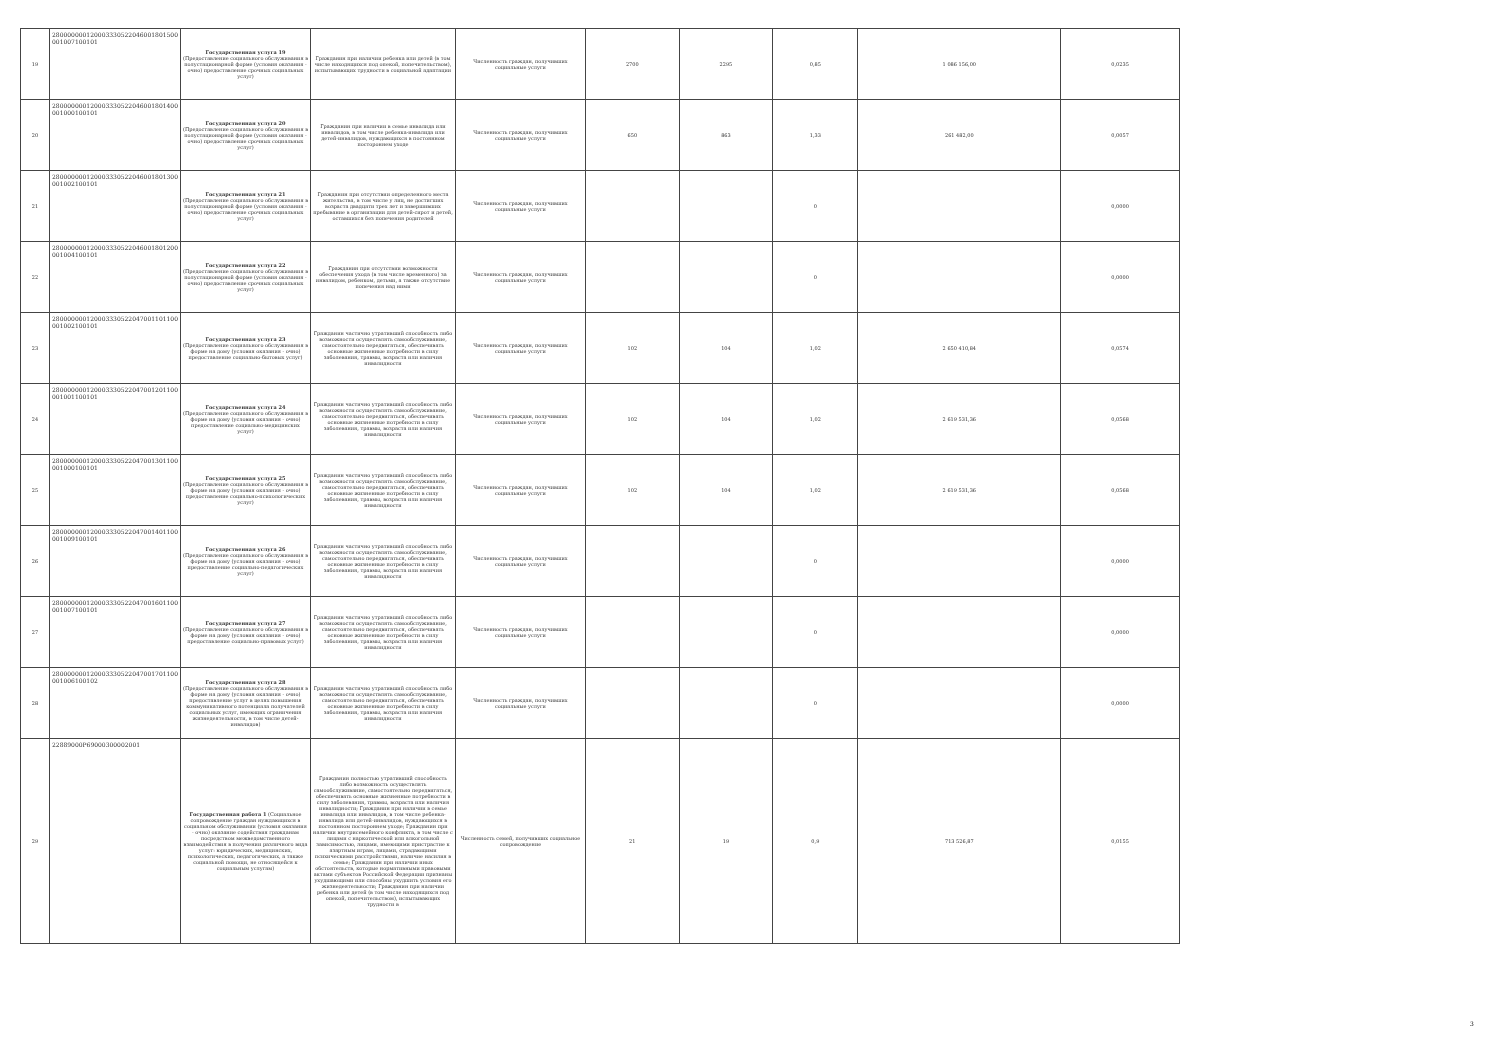| 19 | 280000000120003330522046001801500 001007100101 | Государственная услуга 19 (Предоставление социального обслуживания в полустационарной форме (условия оказания - очно) предоставление срочных социальных услуг) | Гражданин при наличии ребенка или детей (в том числе находящихся под опекой, попечительством), испытывающих трудности в социальной адаптации | Численность граждан, получивших социальные услуги | 2700 | 2295 | 0,85 | 1 086 156,00 | 0,0235 |
| 20 | 280000000120003330522046001801400 001000100101 | Государственная услуга 20 (Предоставление социального обслуживания в полустационарной форме (условия оказания - очно) предоставление срочных социальных услуг) | Гражданин при наличии в семье инвалида или инвалидов, в том числе ребенка-инвалида или детей-инвалидов, нуждающихся в постоянном постороннем уходе | Численность граждан, получивших социальные услуги | 650 | 863 | 1,33 | 261 482,00 | 0,0057 |
| 21 | 280000000120003330522046001801300 001002100101 | Государственная услуга 21 (Предоставление социального обслуживания в полустационарной форме (условия оказания - очно) предоставление срочных социальных услуг) | Гражданин при отсутствии определенного места жительства, в том числе у лиц, не достигших возраста двадцати трех лет и завершивших пребывание в организации для детей-сирот и детей, оставшихся без попечения родителей | Численность граждан, получивших социальные услуги | | | 0 | | 0,0000 |
| 22 | 280000000120003330522046001801200 001004100101 | Государственная услуга 22 (Предоставление социального обслуживания в полустационарной форме (условия оказания - очно) предоставление срочных социальных услуг) | Гражданин при отсутствии возможности обеспечения ухода (в том числе временного) за инвалидом, ребенком, детьми, а также отсутствие попечения над ними | Численность граждан, получивших социальные услуги | | | 0 | | 0,0000 |
| 23 | 280000000120003330522047001101100 001002100101 | Государственная услуга 23 (Предоставление социального обслуживания в форме на дому (условия оказания - очно) предоставление социально-бытовых услуг) | Гражданин частично утративший способность либо возможности осуществлять самообслуживание, самостоятельно передвигаться, обеспечивать основные жизненные потребности в силу заболевания, травмы, возраста или наличия инвалидности | Численность граждан, получивших социальные услуги | 102 | 104 | 1,02 | 2 650 410,84 | 0,0574 |
| 24 | 280000000120003330522047001201100 001001100101 | Государственная услуга 24 (Предоставление социального обслуживания в форме на дому (условия оказания - очно) предоставление социально-медицинских услуг) | Гражданин частично утративший способность либо возможности осуществлять самообслуживание, самостоятельно передвигаться, обеспечивать основные жизненные потребности в силу заболевания, травмы, возраста или наличия инвалидности | Численность граждан, получивших социальные услуги | 102 | 104 | 1,02 | 2 619 531,36 | 0,0568 |
| 25 | 280000000120003330522047001301100 001000100101 | Государственная услуга 25 (Предоставление социального обслуживания в форме на дому (условия оказания - очно) предоставление социально-психологических услуг) | Гражданин частично утративший способность либо возможности осуществлять самообслуживание, самостоятельно передвигаться, обеспечивать основные жизненные потребности в силу заболевания, травмы, возраста или наличия инвалидности | Численность граждан, получивших социальные услуги | 102 | 104 | 1,02 | 2 619 531,36 | 0,0568 |
| 26 | 280000000120003330522047001401100 001009100101 | Государственная услуга 26 (Предоставление социального обслуживания в форме на дому (условия оказания - очно) предоставление социально-педагогических услуг) | Гражданин частично утративший способность либо возможности осуществлять самообслуживание, самостоятельно передвигаться, обеспечивать основные жизненные потребности в силу заболевания, травмы, возраста или наличия инвалидности | Численность граждан, получивших социальные услуги | | | 0 | | 0,0000 |
| 27 | 280000000120003330522047001601100 001007100101 | Государственная услуга 27 (Предоставление социального обслуживания в форме на дому (условия оказания - очно) предоставление социально-правовых услуг) | Гражданин частично утративший способность либо возможности осуществлять самообслуживание, самостоятельно передвигаться, обеспечивать основные жизненные потребности в силу заболевания, травмы, возраста или наличия инвалидности | Численность граждан, получивших социальные услуги | | | 0 | | 0,0000 |
| 28 | 280000000120003330522047001701100 001006100102 | Государственная услуга 28 (Предоставление социального обслуживания в форме на дому (условия оказания - очно) предоставление услуг в целях повышения коммуникативного потенциала получателей социальных услуг, имеющих ограничения жизнедеятельности, в том числе детей-инвалидов) | Гражданин частично утративший способность либо возможности осуществлять самообслуживание, самостоятельно передвигаться, обеспечивать основные жизненные потребности в силу заболевания, травмы, возраста или наличия инвалидности | Численность граждан, получивших социальные услуги | | | 0 | | 0,0000 |
| 29 | 22889000Р69000300002001 | Государственная работа 1 (Социальное сопровождение граждан нуждающихся в социальном обслуживании (условия оказания - очно) оказание содействия гражданам посредством межведомственного взаимодействия в получении различного вида услуг: юридических, медицинских, психологических, педагогических, а также социальной помощи, не относящейся к социальным услугам) | Гражданин полностью утративший способность либо возможность осуществлять самообслуживание, самостоятельно передвигаться, обеспечивать основные жизненные потребности в силу заболевания, травмы, возраста или наличия инвалидности; Гражданин при наличии в семье инвалида или инвалидов, в том числе ребенка-инвалида или детей-инвалидов, нуждающихся в постоянном постороннем уходе; Гражданин при наличии внутрисемейного конфликта, в том числе с лицами с наркотической или алкогольной зависимостью, лицами, имеющими пристрастие к азартным играм, лицами, страдающими психическими расстройствами, наличие насилия в семье; Гражданин при наличии иных обстоятельств, которые нормативными правовыми актами субъектов Российской Федерации признаны ухудшающими или способны ухудшить условия его жизнедеятельности; Гражданин при наличии ребенка или детей (в том числе находящихся под опекой, попечительством), испытывающих трудности в | Численность семей, получивших социальное сопровождение | 21 | 19 | 0,9 | 713 526,87 | 0,0155 |
3